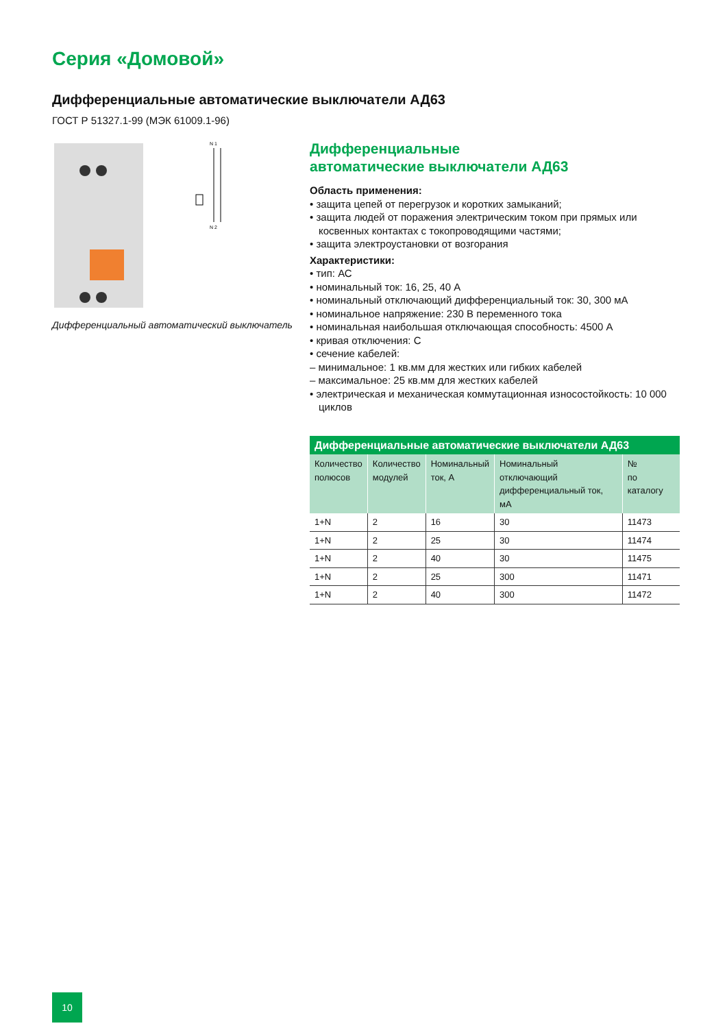Серия «Домовой»
Дифференциальные автоматические выключатели АД63
ГОСТ Р 51327.1-99 (МЭК 61009.1-96)
N 1
N 2
Дифференциальный автоматический выключатель
Дифференциальные
автоматические выключатели АД63
Область применения:
• защита цепей от перегрузок и коротких замыканий;
• защита людей от поражения электрическим током при прямых или косвенных контактах с токопроводящими частями;
• защита электроустановки от возгорания
Характеристики:
• тип: АС
• номинальный ток: 16, 25, 40 А
• номинальный отключающий дифференциальный ток: 30, 300 мА
• номинальное напряжение: 230 В переменного тока
• номинальная наибольшая отключающая способность: 4500 А
• кривая отключения: С
• сечение кабелей:
– минимальное: 1 кв.мм для жестких или гибких кабелей
– максимальное: 25 кв.мм для жестких кабелей
• электрическая и механическая коммутационная износостойкость: 10 000 циклов
| Дифференциальные автоматические выключатели АД63 | | | | |
| --- | --- | --- | --- | --- |
| Количество полюсов | Количество модулей | Номинальный ток, А | Номинальный отключающий дифференциальный ток, мА | № по каталогу |
| 1+N | 2 | 16 | 30 | 11473 |
| 1+N | 2 | 25 | 30 | 11474 |
| 1+N | 2 | 40 | 30 | 11475 |
| 1+N | 2 | 25 | 300 | 11471 |
| 1+N | 2 | 40 | 300 | 11472 |
10